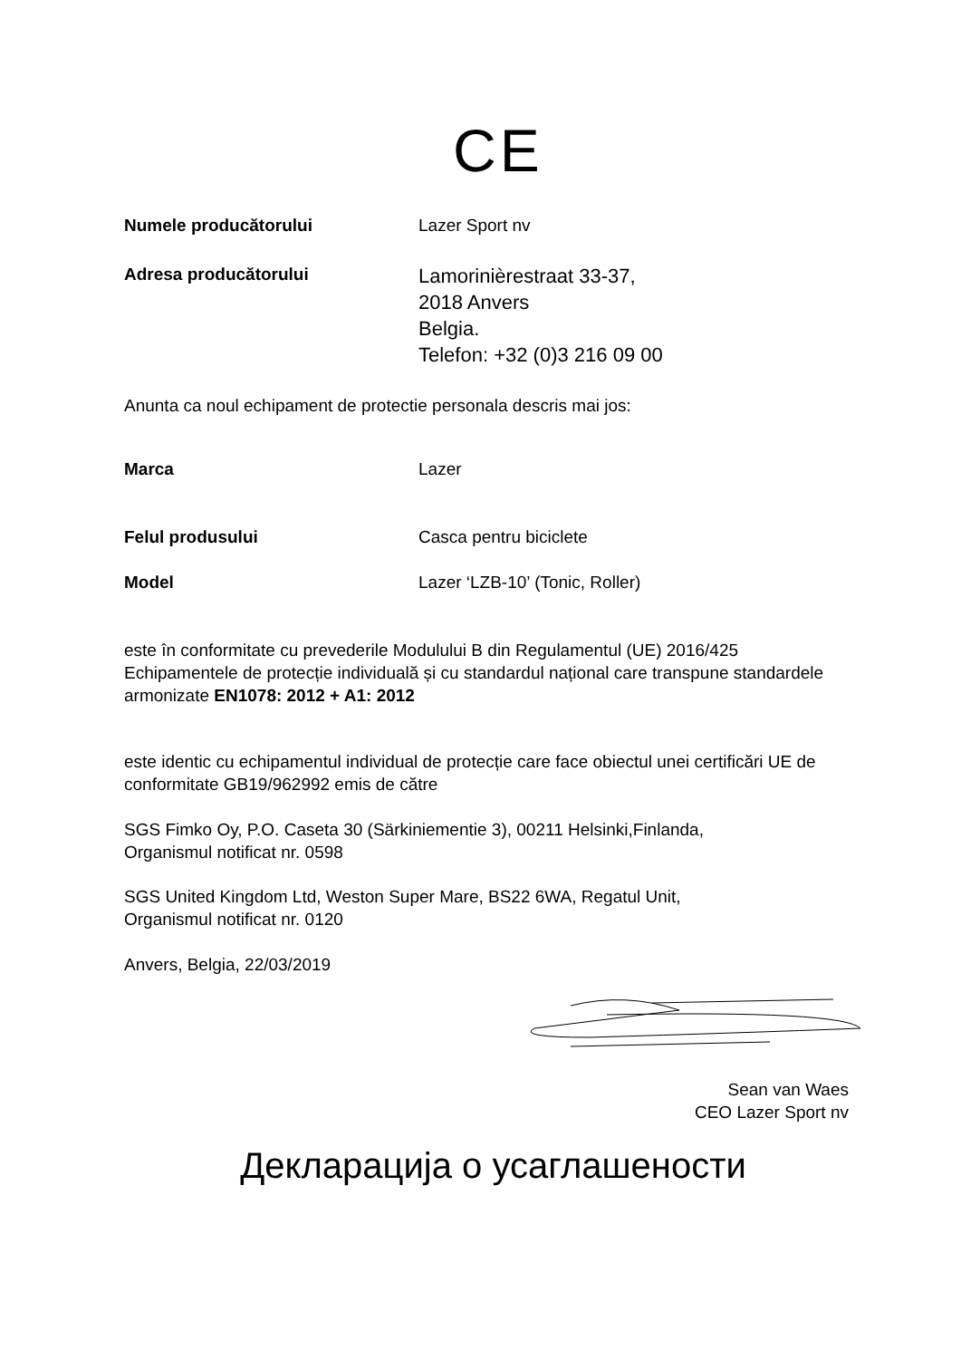CE
Numele producătorului Lazer Sport nv
Adresa producătorului
Lamorinièrestraat 33-37,
2018 Anvers
Belgia.
Telefon: +32 (0)3 216 09 00
Anunta ca noul echipament de protectie personala descris mai jos:
Marca Lazer
Felul produsului Casca pentru biciclete
Model Lazer ‘LZB-10’ (Tonic, Roller)
este în conformitate cu prevederile Modulului B din Regulamentul (UE) 2016/425 Echipamentele de protecție individuală și cu standardul național care transpune standardele armonizate EN1078: 2012 + A1: 2012
este identic cu echipamentul individual de protecție care face obiectul unei certificări UE de conformitate GB19/962992 emis de către
SGS Fimko Oy, P.O. Caseta 30 (Särkiniementie 3), 00211 Helsinki,Finlanda,
Organismul notificat nr. 0598
SGS United Kingdom Ltd, Weston Super Mare, BS22 6WA, Regatul Unit,
Organismul notificat nr. 0120
Anvers, Belgia, 22/03/2019
Sean van Waes
CEO Lazer Sport nv
Декларација о усаглашености